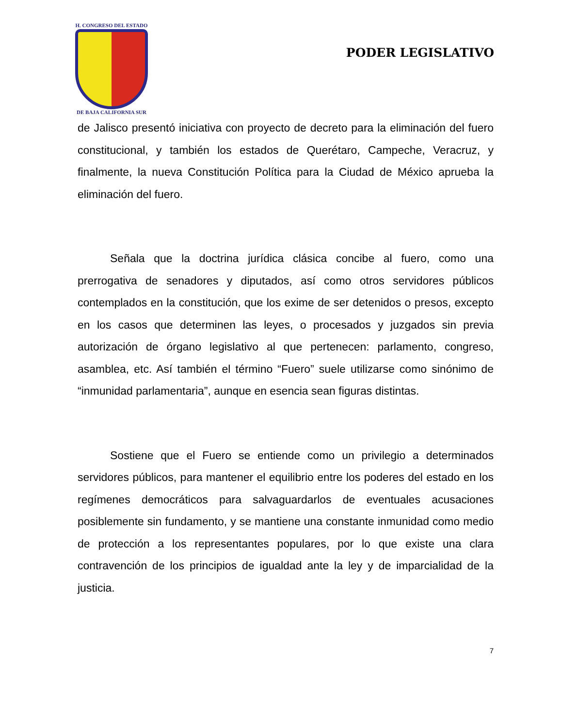H. CONGRESO DEL ESTADO
DE BAJA CALIFORNIA SUR
PODER LEGISLATIVO
de Jalisco presentó iniciativa con proyecto de decreto para la eliminación del fuero constitucional, y también los estados de Querétaro, Campeche, Veracruz, y finalmente, la nueva Constitución Política para la Ciudad de México aprueba la eliminación del fuero.
Señala que la doctrina jurídica clásica concibe al fuero, como una prerrogativa de senadores y diputados, así como otros servidores públicos contemplados en la constitución, que los exime de ser detenidos o presos, excepto en los casos que determinen las leyes, o procesados y juzgados sin previa autorización de órgano legislativo al que pertenecen: parlamento, congreso, asamblea, etc. Así también el término “Fuero” suele utilizarse como sinónimo de “inmunidad parlamentaria”, aunque en esencia sean figuras distintas.
Sostiene que el Fuero se entiende como un privilegio a determinados servidores públicos, para mantener el equilibrio entre los poderes del estado en los regímenes democráticos para salvaguardarlos de eventuales acusaciones posiblemente sin fundamento, y se mantiene una constante inmunidad como medio de protección a los representantes populares, por lo que existe una clara contravención de los principios de igualdad ante la ley y de imparcialidad de la justicia.
7